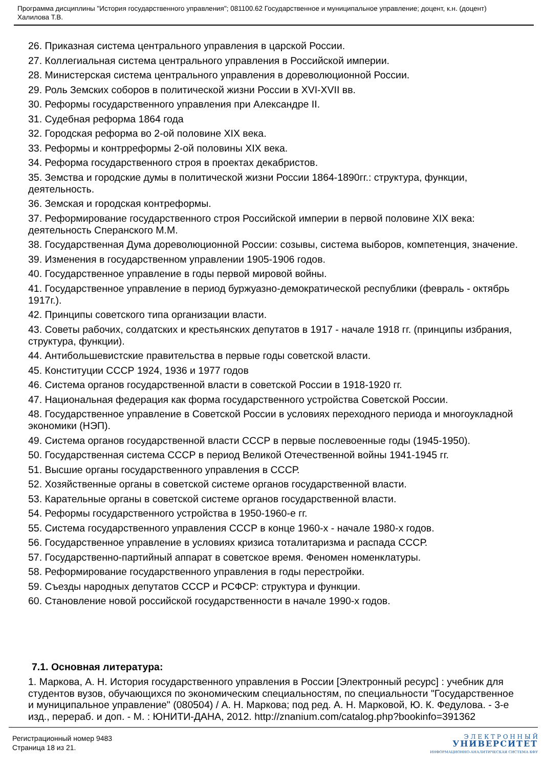Программа дисциплины "История государственного управления"; 081100.62 Государственное и муниципальное управление; доцент, к.н. (доцент) Халилова Т.В.
26. Приказная система центрального управления в царской России.
27. Коллегиальная система центрального управления в Российской империи.
28. Министерская система центрального управления в дореволюционной России.
29. Роль Земских соборов в политической жизни России в XVI-XVII вв.
30. Реформы государственного управления при Александре II.
31. Судебная реформа 1864 года
32. Городская реформа во 2-ой половине XIX века.
33. Реформы и контрреформы 2-ой половины XIX века.
34. Реформа государственного строя в проектах декабристов.
35. Земства и городские думы в политической жизни России 1864-1890гг.: структура, функции, деятельность.
36. Земская и городская контреформы.
37. Реформирование государственного строя Российской империи в первой половине XIX века: деятельность Сперанского М.М.
38. Государственная Дума дореволюционной России: созывы, система выборов, компетенция, значение.
39. Изменения в государственном управлении 1905-1906 годов.
40. Государственное управление в годы первой мировой войны.
41. Государственное управление в период буржуазно-демократической республики (февраль - октябрь 1917г.).
42. Принципы советского типа организации власти.
43. Советы рабочих, солдатских и крестьянских депутатов в 1917 - начале 1918 гг. (принципы избрания, структура, функции).
44. Антибольшевистские правительства в первые годы советской власти.
45. Конституции СССР 1924, 1936 и 1977 годов
46. Система органов государственной власти в советской России в 1918-1920 гг.
47. Национальная федерация как форма государственного устройства Советской России.
48. Государственное управление в Советской России в условиях переходного периода и многоукладной экономики (НЭП).
49. Система органов государственной власти СССР в первые послевоенные годы (1945-1950).
50. Государственная система СССР в период Великой Отечественной войны 1941-1945 гг.
51. Высшие органы государственного управления в СССР.
52. Хозяйственные органы в советской системе органов государственной власти.
53. Карательные органы в советской системе органов государственной власти.
54. Реформы государственного устройства в 1950-1960-е гг.
55. Система государственного управления СССР в конце 1960-х - начале 1980-х годов.
56. Государственное управление в условиях кризиса тоталитаризма и распада СССР.
57. Государственно-партийный аппарат в советское время. Феномен номенклатуры.
58. Реформирование государственного управления в годы перестройки.
59. Съезды народных депутатов СССР и РСФСР: структура и функции.
60. Становление новой российской государственности в начале 1990-х годов.
7.1. Основная литература:
1. Маркова, А. Н. История государственного управления в России [Электронный ресурс] : учебник для студентов вузов, обучающихся по экономическим специальностям, по специальности "Государственное и муниципальное управление" (080504) / А. Н. Маркова; под ред. А. Н. Марковой, Ю. К. Федулова. - 3-е изд., перераб. и доп. - М. : ЮНИТИ-ДАНА, 2012. http://znanium.com/catalog.php?bookinfo=391362
Регистрационный номер 9483
Страница 18 из 21.
Э Л Е К Т Р О Н Н Ы Й
УНИВЕРСИТЕТ
ИНФОРМАЦИОННО-АНАЛИТИЧЕСКАЯ СИСТЕМА КФУ